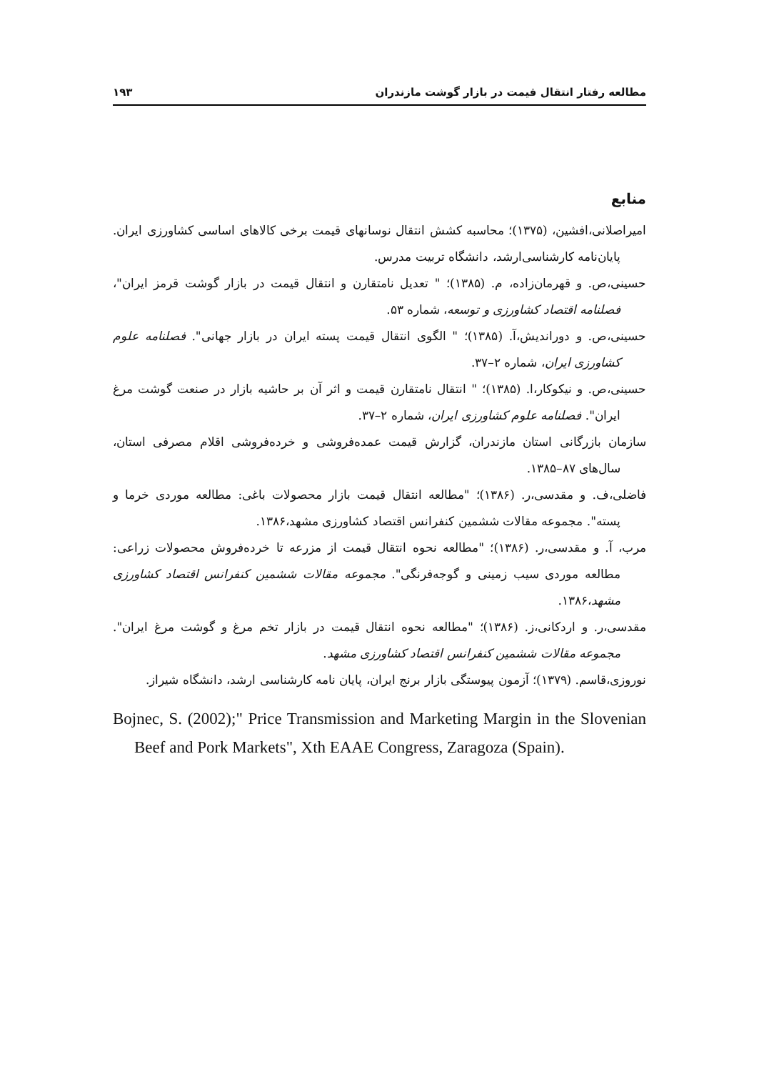مطالعه رفتار انتقال قیمت در بازار گوشت مازندران ۱۹۳
منابع
امیراصلانی،افشین، (۱۳۷۵)؛ محاسبه کشش انتقال نوسانهای قیمت برخی کالاهای اساسی کشاورزی ایران. پایان‌نامه کارشناسی‌ارشد، دانشگاه تربیت مدرس.
حسینی،ص. و قهرمان‌زاده، م. (۱۳۸۵)؛ " تعدیل نامتقارن و انتقال قیمت در بازار گوشت قرمز ایران"، فصلنامه اقتصاد کشاورزی و توسعه، شماره ۵۳.
حسینی،ص. و دوراندیش،آ. (۱۳۸۵)؛ " الگوی انتقال قیمت پسته ایران در بازار جهانی". فصلنامه علوم کشاورزی ایران، شماره ۲–۳۷.
حسینی،ص. و نیکوکار،ا. (۱۳۸۵)؛ " انتقال نامتقارن قیمت و اثر آن بر حاشیه بازار در صنعت گوشت مرغ ایران". فصلنامه علوم کشاورزی ایران، شماره ۲–۳۷.
سازمان بازرگانی استان مازندران، گزارش قیمت عمده‌فروشی و خرده‌فروشی اقلام مصرفی استان، سال‌های ۸۷–۱۳۸۵.
فاضلی،ف. و مقدسی،ر. (۱۳۸۶)؛ "مطالعه انتقال قیمت بازار محصولات باغی: مطالعه موردی خرما و پسته". مجموعه مقالات ششمین کنفرانس اقتصاد کشاورزی مشهد،۱۳۸۶.
مرب، آ. و مقدسی،ر. (۱۳۸۶)؛ "مطالعه نحوه انتقال قیمت از مزرعه تا خرده‌فروش محصولات زراعی: مطالعه موردی سیب زمینی و گوجه‌فرنگی". مجموعه مقالات ششمین کنفرانس اقتصاد کشاورزی مشهد،۱۳۸۶.
مقدسی،ر. و اردکانی،ز. (۱۳۸۶)؛ "مطالعه نحوه انتقال قیمت در بازار تخم مرغ و گوشت مرغ ایران". مجموعه مقالات ششمین کنفرانس اقتصاد کشاورزی مشهد.
نوروزی،قاسم. (۱۳۷۹)؛ آزمون پیوستگی بازار برنج ایران، پایان نامه کارشناسی ارشد، دانشگاه شیراز.
Bojnec, S. (2002);" Price Transmission and Marketing Margin in the Slovenian Beef and Pork Markets", Xth EAAE Congress, Zaragoza (Spain).